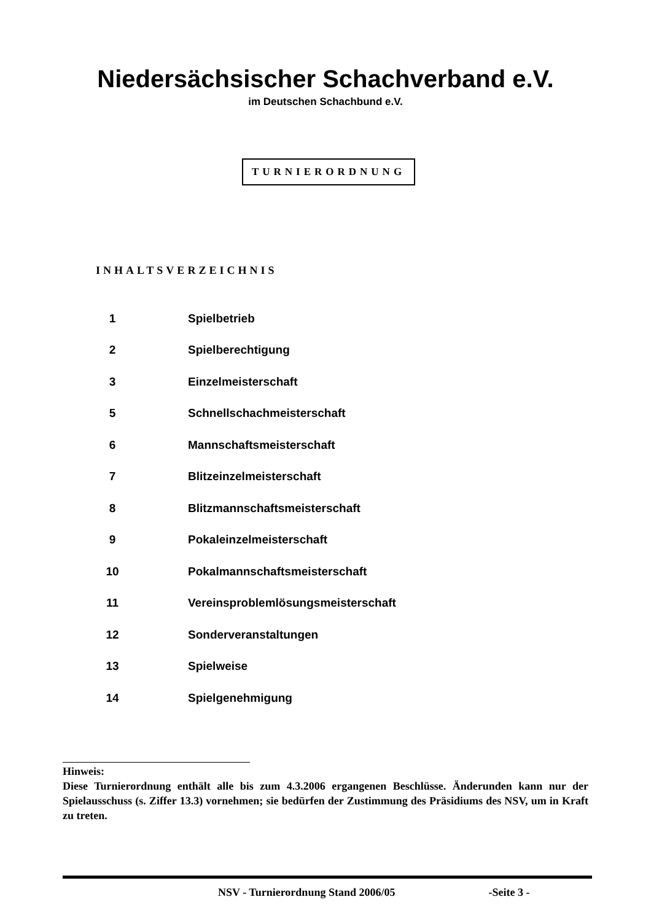Niedersächsischer Schachverband e.V.
im Deutschen Schachbund e.V.
TURNIERORDNUNG
INHALTSVERZEICHNIS
| 1 | Spielbetrieb |
| 2 | Spielberechtigung |
| 3 | Einzelmeisterschaft |
| 5 | Schnellschachmeisterschaft |
| 6 | Mannschaftsmeisterschaft |
| 7 | Blitzeinzelmeisterschaft |
| 8 | Blitzmannschaftsmeisterschaft |
| 9 | Pokaleinzelmeisterschaft |
| 10 | Pokalmannschaftsmeisterschaft |
| 11 | Vereinsproblemlösungsmeisterschaft |
| 12 | Sonderveranstaltungen |
| 13 | Spielweise |
| 14 | Spielgenehmigung |
Hinweis:
Diese Turnierordnung enthält alle bis zum 4.3.2006 ergangenen Beschlüsse. Änderunden kann nur der Spielausschuss (s. Ziffer 13.3) vornehmen; sie bedürfen der Zustimmung des Präsidiums des NSV, um in Kraft zu treten.
NSV - Turnierordnung Stand 2006/05 -Seite 3 -